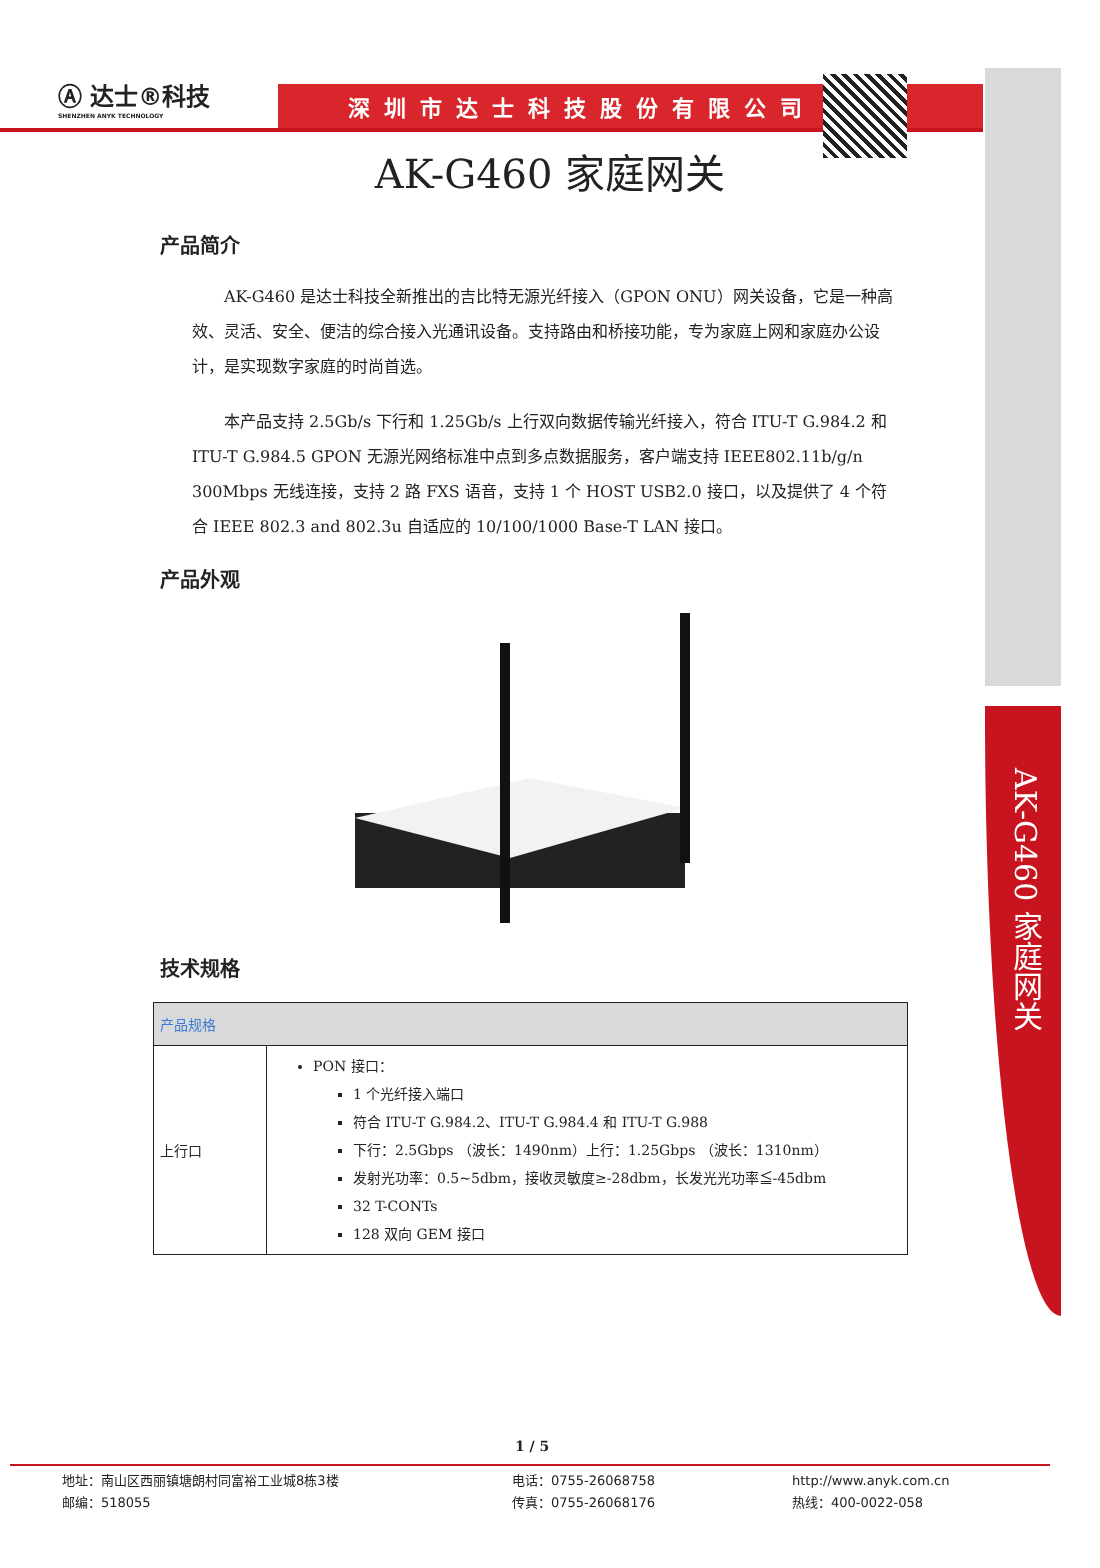AK-G460 家庭网关
Ⓐ 达士®科技
SHENZHEN ANYK TECHNOLOGY
深圳市达士科技股份有限公司
AK-G460 家庭网关
产品简介
AK-G460 是达士科技全新推出的吉比特无源光纤接入（GPON ONU）网关设备，它是一种高效、灵活、安全、便洁的综合接入光通讯设备。支持路由和桥接功能，专为家庭上网和家庭办公设计，是实现数字家庭的时尚首选。
本产品支持 2.5Gb/s 下行和 1.25Gb/s 上行双向数据传输光纤接入，符合 ITU-T G.984.2 和 ITU-T G.984.5 GPON 无源光网络标准中点到多点数据服务，客户端支持 IEEE802.11b/g/n 300Mbps 无线连接，支持 2 路 FXS 语音，支持 1 个 HOST USB2.0 接口，以及提供了 4 个符合 IEEE 802.3 and 802.3u 自适应的 10/100/1000 Base-T LAN 接口。
产品外观
技术规格
| 产品规格 | |
| --- | --- |
| 上行口 | PON 接口： 1 个光纤接入端口 符合 ITU-T G.984.2、ITU-T G.984.4 和 ITU-T G.988 下行：2.5Gbps （波长：1490nm）上行：1.25Gbps （波长：1310nm） 发射光功率：0.5~5dbm，接收灵敏度≥-28dbm，长发光光功率≦-45dbm 32 T-CONTs 128 双向 GEM 接口 |
1 / 5
地址：南山区西丽镇塘朗村同富裕工业城8栋3楼
邮编：518055
电话：0755-26068758
传真：0755-26068176
http://www.anyk.com.cn
热线：400-0022-058